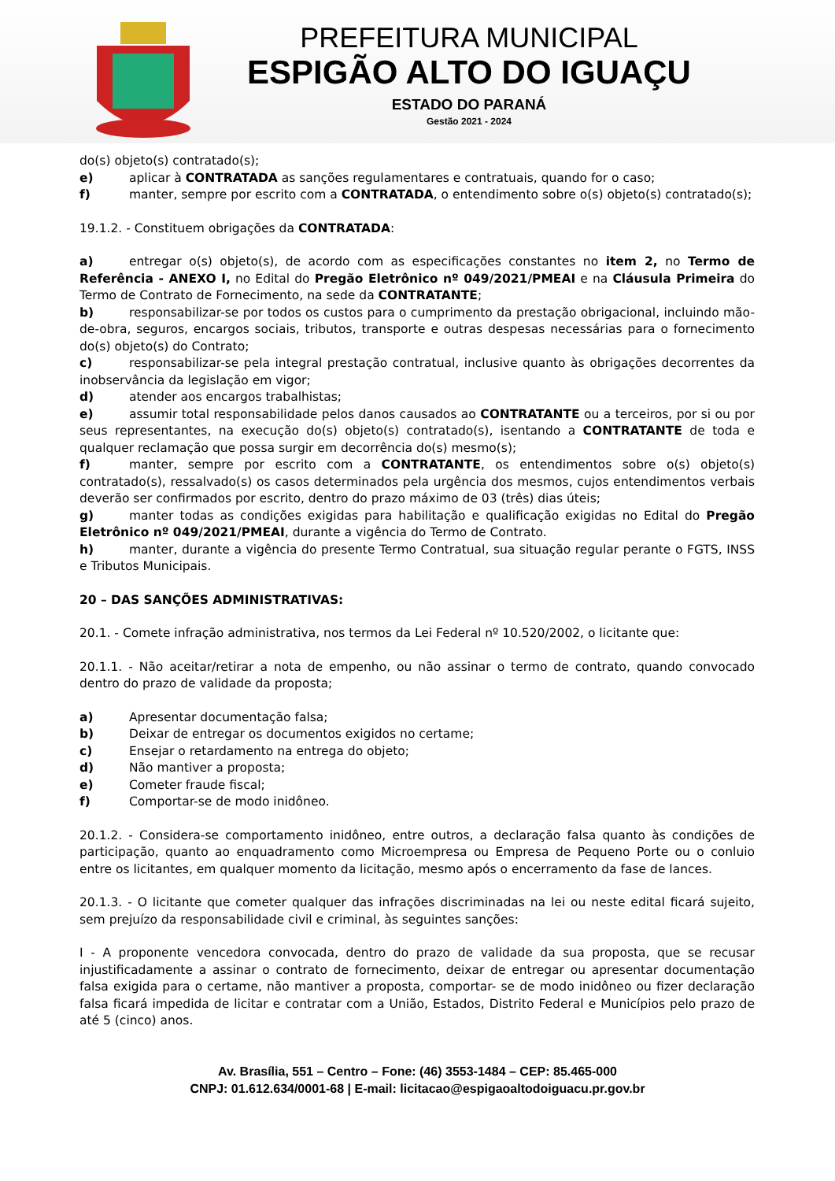PREFEITURA MUNICIPAL
ESPIGÃO ALTO DO IGUAÇU
ESTADO DO PARANÁ
Gestão 2021 - 2024
do(s) objeto(s) contratado(s);
e) aplicar à CONTRATADA as sanções regulamentares e contratuais, quando for o caso;
f) manter, sempre por escrito com a CONTRATADA, o entendimento sobre o(s) objeto(s) contratado(s);
19.1.2. - Constituem obrigações da CONTRATADA:
a) entregar o(s) objeto(s), de acordo com as especificações constantes no item 2, no Termo de Referência - ANEXO I, no Edital do Pregão Eletrônico nº 049/2021/PMEAI e na Cláusula Primeira do Termo de Contrato de Fornecimento, na sede da CONTRATANTE;
b) responsabilizar-se por todos os custos para o cumprimento da prestação obrigacional, incluindo mão-de-obra, seguros, encargos sociais, tributos, transporte e outras despesas necessárias para o fornecimento do(s) objeto(s) do Contrato;
c) responsabilizar-se pela integral prestação contratual, inclusive quanto às obrigações decorrentes da inobservância da legislação em vigor;
d) atender aos encargos trabalhistas;
e) assumir total responsabilidade pelos danos causados ao CONTRATANTE ou a terceiros, por si ou por seus representantes, na execução do(s) objeto(s) contratado(s), isentando a CONTRATANTE de toda e qualquer reclamação que possa surgir em decorrência do(s) mesmo(s);
f) manter, sempre por escrito com a CONTRATANTE, os entendimentos sobre o(s) objeto(s) contratado(s), ressalvado(s) os casos determinados pela urgência dos mesmos, cujos entendimentos verbais deverão ser confirmados por escrito, dentro do prazo máximo de 03 (três) dias úteis;
g) manter todas as condições exigidas para habilitação e qualificação exigidas no Edital do Pregão Eletrônico nº 049/2021/PMEAI, durante a vigência do Termo de Contrato.
h) manter, durante a vigência do presente Termo Contratual, sua situação regular perante o FGTS, INSS e Tributos Municipais.
20 – DAS SANÇÕES ADMINISTRATIVAS:
20.1. - Comete infração administrativa, nos termos da Lei Federal nº 10.520/2002, o licitante que:
20.1.1. - Não aceitar/retirar a nota de empenho, ou não assinar o termo de contrato, quando convocado dentro do prazo de validade da proposta;
a) Apresentar documentação falsa;
b) Deixar de entregar os documentos exigidos no certame;
c) Ensejar o retardamento na entrega do objeto;
d) Não mantiver a proposta;
e) Cometer fraude fiscal;
f) Comportar-se de modo inidôneo.
20.1.2. - Considera-se comportamento inidôneo, entre outros, a declaração falsa quanto às condições de participação, quanto ao enquadramento como Microempresa ou Empresa de Pequeno Porte ou o conluio entre os licitantes, em qualquer momento da licitação, mesmo após o encerramento da fase de lances.
20.1.3. - O licitante que cometer qualquer das infrações discriminadas na lei ou neste edital ficará sujeito, sem prejuízo da responsabilidade civil e criminal, às seguintes sanções:
I - A proponente vencedora convocada, dentro do prazo de validade da sua proposta, que se recusar injustificadamente a assinar o contrato de fornecimento, deixar de entregar ou apresentar documentação falsa exigida para o certame, não mantiver a proposta, comportar- se de modo inidôneo ou fizer declaração falsa ficará impedida de licitar e contratar com a União, Estados, Distrito Federal e Municípios pelo prazo de até 5 (cinco) anos.
Av. Brasília, 551 – Centro – Fone: (46) 3553-1484 – CEP: 85.465-000
CNPJ: 01.612.634/0001-68 | E-mail: licitacao@espigaoaltodoiguacu.pr.gov.br